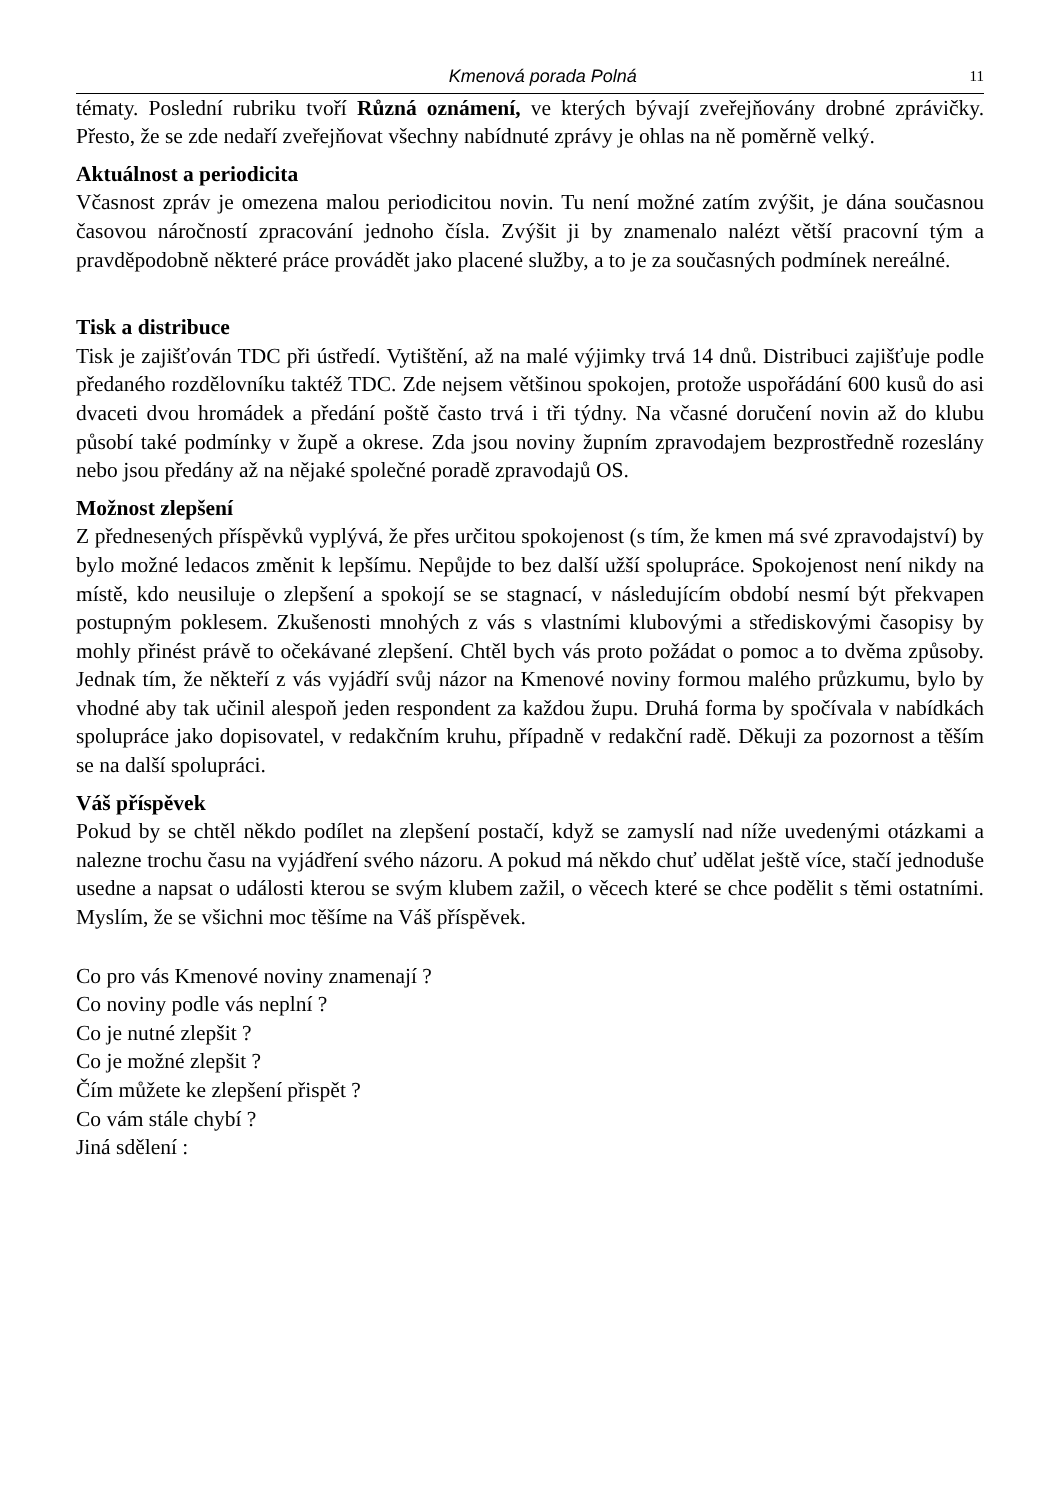Kmenová porada Polná 11
tématy. Poslední rubriku tvoří Různá oznámení, ve kterých bývají zveřejňovány drobné zprávičky. Přesto, že se zde nedaří zveřejňovat všechny nabídnuté zprávy je ohlas na ně poměrně velký.
Aktuálnost a periodicita
Včasnost zpráv je omezena malou periodicitou novin. Tu není možné zatím zvýšit, je dána současnou časovou náročností zpracování jednoho čísla. Zvýšit ji by znamenalo nalézt větší pracovní tým a pravděpodobně některé práce provádět jako placené služby, a to je za současných podmínek nereálné.
Tisk a distribuce
Tisk je zajišťován TDC při ústředí. Vytištění, až na malé výjimky trvá 14 dnů. Distribuci zajišťuje podle předaného rozdělovníku taktéž TDC. Zde nejsem většinou spokojen, protože uspořádání 600 kusů do asi dvaceti dvou hromádek a předání poště často trvá i tři týdny. Na včasné doručení novin až do klubu působí také podmínky v župě a okrese. Zda jsou noviny župním zpravodajem bezprostředně rozeslány nebo jsou předány až na nějaké společné poradě zpravodajů OS.
Možnost zlepšení
Z přednesených příspěvků vyplývá, že přes určitou spokojenost (s tím, že kmen má své zpravodajství) by bylo možné ledacos změnit k lepšímu. Nepůjde to bez další užší spolupráce. Spokojenost není nikdy na místě, kdo neusiluje o zlepšení a spokojí se se stagnací, v následujícím období nesmí být překvapen postupným poklesem. Zkušenosti mnohých z vás s vlastními klubovými a střediskovými časopisy by mohly přinést právě to očekávané zlepšení. Chtěl bych vás proto požádat o pomoc a to dvěma způsoby. Jednak tím, že někteří z vás vyjádří svůj názor na Kmenové noviny formou malého průzkumu, bylo by vhodné aby tak učinil alespoň jeden respondent za každou župu. Druhá forma by spočívala v nabídkách spolupráce jako dopisovatel, v redakčním kruhu, případně v redakční radě. Děkuji za pozornost a těším se na další spolupráci.
Váš příspěvek
Pokud by se chtěl někdo podílet na zlepšení postačí, když se zamyslí nad níže uvedenými otázkami a nalezne trochu času na vyjádření svého názoru. A pokud má někdo chuť udělat ještě více, stačí jednoduše usedne a napsat o události kterou se svým klubem zažil, o věcech které se chce podělit s těmi ostatními. Myslím, že se všichni moc těšíme na Váš příspěvek.
Co pro vás Kmenové noviny znamenají ?
Co noviny podle vás neplní ?
Co je nutné zlepšit ?
Co je možné zlepšit ?
Čím můžete ke zlepšení přispět ?
Co vám stále chybí ?
Jiná sdělení :